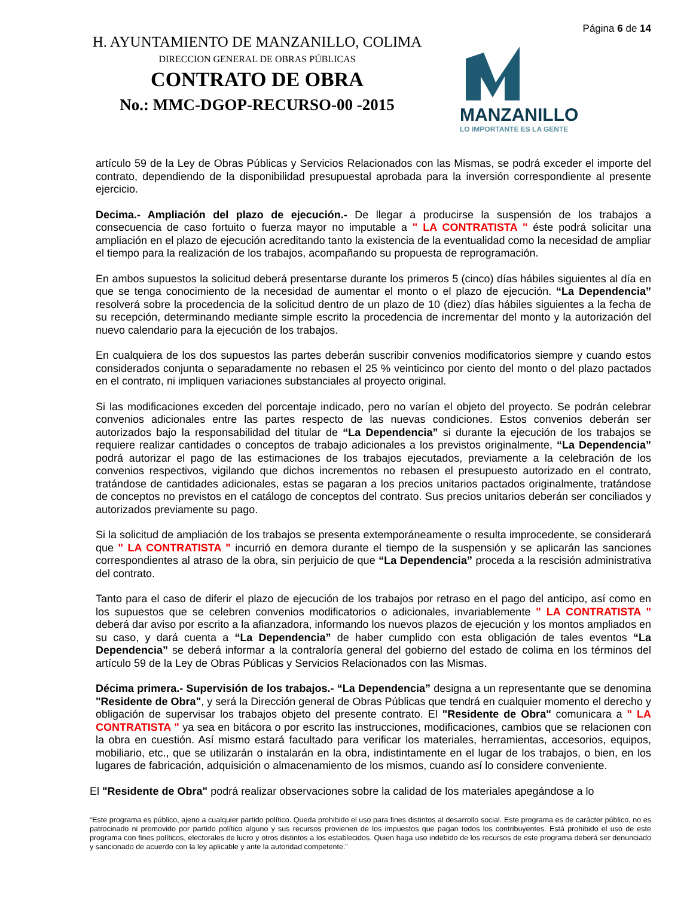H. AYUNTAMIENTO DE MANZANILLO, COLIMA
DIRECCION GENERAL DE OBRAS PÚBLICAS
CONTRATO DE OBRA
No.: MMC-DGOP-RECURSO-00 -2015
Página 6 de 14
MANZANILLO
LO IMPORTANTE ES LA GENTE
artículo 59 de la Ley de Obras Públicas y Servicios Relacionados con las Mismas, se podrá exceder el importe del contrato, dependiendo de la disponibilidad presupuestal aprobada para la inversión correspondiente al presente ejercicio.
Decima.- Ampliación del plazo de ejecución.- De llegar a producirse la suspensión de los trabajos a consecuencia de caso fortuito o fuerza mayor no imputable a " LA CONTRATISTA " éste podrá solicitar una ampliación en el plazo de ejecución acreditando tanto la existencia de la eventualidad como la necesidad de ampliar el tiempo para la realización de los trabajos, acompañando su propuesta de reprogramación.
En ambos supuestos la solicitud deberá presentarse durante los primeros 5 (cinco) días hábiles siguientes al día en que se tenga conocimiento de la necesidad de aumentar el monto o el plazo de ejecución. “La Dependencia” resolverá sobre la procedencia de la solicitud dentro de un plazo de 10 (diez) días hábiles siguientes a la fecha de su recepción, determinando mediante simple escrito la procedencia de incrementar del monto y la autorización del nuevo calendario para la ejecución de los trabajos.
En cualquiera de los dos supuestos las partes deberán suscribir convenios modificatorios siempre y cuando estos considerados conjunta o separadamente no rebasen el 25 % veinticinco por ciento del monto o del plazo pactados en el contrato, ni impliquen variaciones substanciales al proyecto original.
Si las modificaciones exceden del porcentaje indicado, pero no varían el objeto del proyecto. Se podrán celebrar convenios adicionales entre las partes respecto de las nuevas condiciones. Estos convenios deberán ser autorizados bajo la responsabilidad del titular de “La Dependencia” si durante la ejecución de los trabajos se requiere realizar cantidades o conceptos de trabajo adicionales a los previstos originalmente, “La Dependencia” podrá autorizar el pago de las estimaciones de los trabajos ejecutados, previamente a la celebración de los convenios respectivos, vigilando que dichos incrementos no rebasen el presupuesto autorizado en el contrato, tratándose de cantidades adicionales, estas se pagaran a los precios unitarios pactados originalmente, tratándose de conceptos no previstos en el catálogo de conceptos del contrato. Sus precios unitarios deberán ser conciliados y autorizados previamente su pago.
Si la solicitud de ampliación de los trabajos se presenta extemporáneamente o resulta improcedente, se considerará que " LA CONTRATISTA " incurrió en demora durante el tiempo de la suspensión y se aplicarán las sanciones correspondientes al atraso de la obra, sin perjuicio de que “La Dependencia” proceda a la rescisión administrativa del contrato.
Tanto para el caso de diferir el plazo de ejecución de los trabajos por retraso en el pago del anticipo, así como en los supuestos que se celebren convenios modificatorios o adicionales, invariablemente " LA CONTRATISTA " deberá dar aviso por escrito a la afianzadora, informando los nuevos plazos de ejecución y los montos ampliados en su caso, y dará cuenta a “La Dependencia” de haber cumplido con esta obligación de tales eventos “La Dependencia” se deberá informar a la contraloría general del gobierno del estado de colima en los términos del artículo 59 de la Ley de Obras Públicas y Servicios Relacionados con las Mismas.
Décima primera.- Supervisión de los trabajos.- “La Dependencia” designa a un representante que se denomina "Residente de Obra", y será la Dirección general de Obras Públicas que tendrá en cualquier momento el derecho y obligación de supervisar los trabajos objeto del presente contrato. El "Residente de Obra" comunicara a " LA CONTRATISTA " ya sea en bitácora o por escrito las instrucciones, modificaciones, cambios que se relacionen con la obra en cuestión. Así mismo estará facultado para verificar los materiales, herramientas, accesorios, equipos, mobiliario, etc., que se utilizarán o instalarán en la obra, indistintamente en el lugar de los trabajos, o bien, en los lugares de fabricación, adquisición o almacenamiento de los mismos, cuando así lo considere conveniente.
El "Residente de Obra" podrá realizar observaciones sobre la calidad de los materiales apegándose a lo
“Este programa es público, ajeno a cualquier partido político. Queda prohibido el uso para fines distintos al desarrollo social. Este programa es de carácter público, no es patrocinado ni promovido por partido político alguno y sus recursos provienen de los impuestos que pagan todos los contribuyentes. Está prohibido el uso de este programa con fines políticos, electorales de lucro y otros distintos a los establecidos. Quien haga uso indebido de los recursos de este programa deberá ser denunciado y sancionado de acuerdo con la ley aplicable y ante la autoridad competente.”